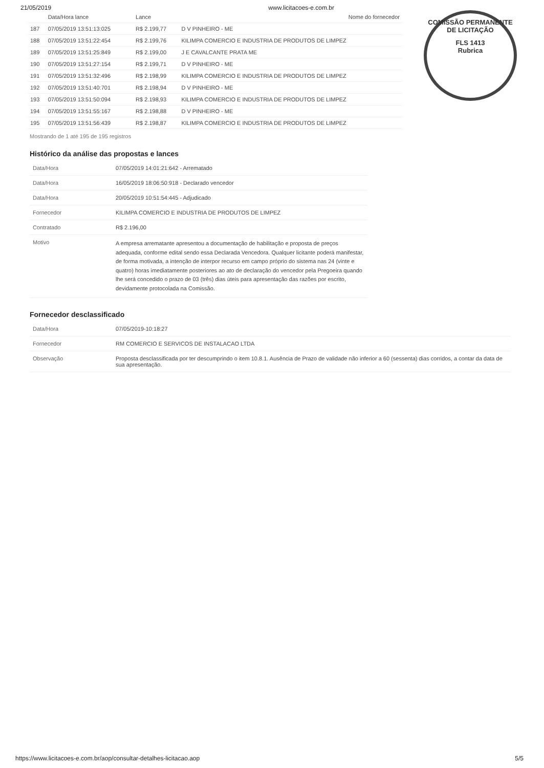21/05/2019 www.licitacoes-e.com.br
COMISSÃO PERMANENTE DE LICITAÇÃO
FLS 1413
Rubrica
| | Data/Hora lance | Lance | Nome do fornecedor |
| --- | --- | --- | --- |
| 187 | 07/05/2019 13:51:13:025 | R$ 2.199,77 | D V PINHEIRO - ME |
| 188 | 07/05/2019 13:51:22:454 | R$ 2.199,76 | KILIMPA COMERCIO E INDUSTRIA DE PRODUTOS DE LIMPEZ |
| 189 | 07/05/2019 13:51:25:849 | R$ 2.199,00 | J E CAVALCANTE PRATA ME |
| 190 | 07/05/2019 13:51:27:154 | R$ 2.199,71 | D V PINHEIRO - ME |
| 191 | 07/05/2019 13:51:32:496 | R$ 2.198,99 | KILIMPA COMERCIO E INDUSTRIA DE PRODUTOS DE LIMPEZ |
| 192 | 07/05/2019 13:51:40:701 | R$ 2.198,94 | D V PINHEIRO - ME |
| 193 | 07/05/2019 13:51:50:094 | R$ 2.198,93 | KILIMPA COMERCIO E INDUSTRIA DE PRODUTOS DE LIMPEZ |
| 194 | 07/05/2019 13:51:55:167 | R$ 2.198,88 | D V PINHEIRO - ME |
| 195 | 07/05/2019 13:51:56:439 | R$ 2.198,87 | KILIMPA COMERCIO E INDUSTRIA DE PRODUTOS DE LIMPEZ |
Mostrando de 1 até 195 de 195 registros
Histórico da análise das propostas e lances
| Data/Hora | 07/05/2019 14:01:21:642 - Arrematado |
| Data/Hora | 16/05/2019 18:06:50:918 - Declarado vencedor |
| Data/Hora | 20/05/2019 10:51:54:445 - Adjudicado |
| Fornecedor | KILIMPA COMERCIO E INDUSTRIA DE PRODUTOS DE LIMPEZ |
| Contratado | R$ 2.196,00 |
| Motivo | A empresa arrematante apresentou a documentação de habilitação e proposta de preços adequada, conforme edital sendo essa Declarada Vencedora. Qualquer licitante poderá manifestar, de forma motivada, a intenção de interpor recurso em campo próprio do sistema nas 24 (vinte e quatro) horas imediatamente posteriores ao ato de declaração do vencedor pela Pregoeira quando lhe será concedido o prazo de 03 (três) dias úteis para apresentação das razões por escrito, devidamente protocolada na Comissão. |
Fornecedor desclassificado
| Data/Hora | 07/05/2019-10:18:27 |
| Fornecedor | RM COMERCIO E SERVICOS DE INSTALACAO LTDA |
| Observação | Proposta desclassificada por ter descumprindo o item 10.8.1. Ausência de Prazo de validade não inferior a 60 (sessenta) dias corridos, a contar da data de sua apresentação. |
https://www.licitacoes-e.com.br/aop/consultar-detalhes-licitacao.aop 5/5